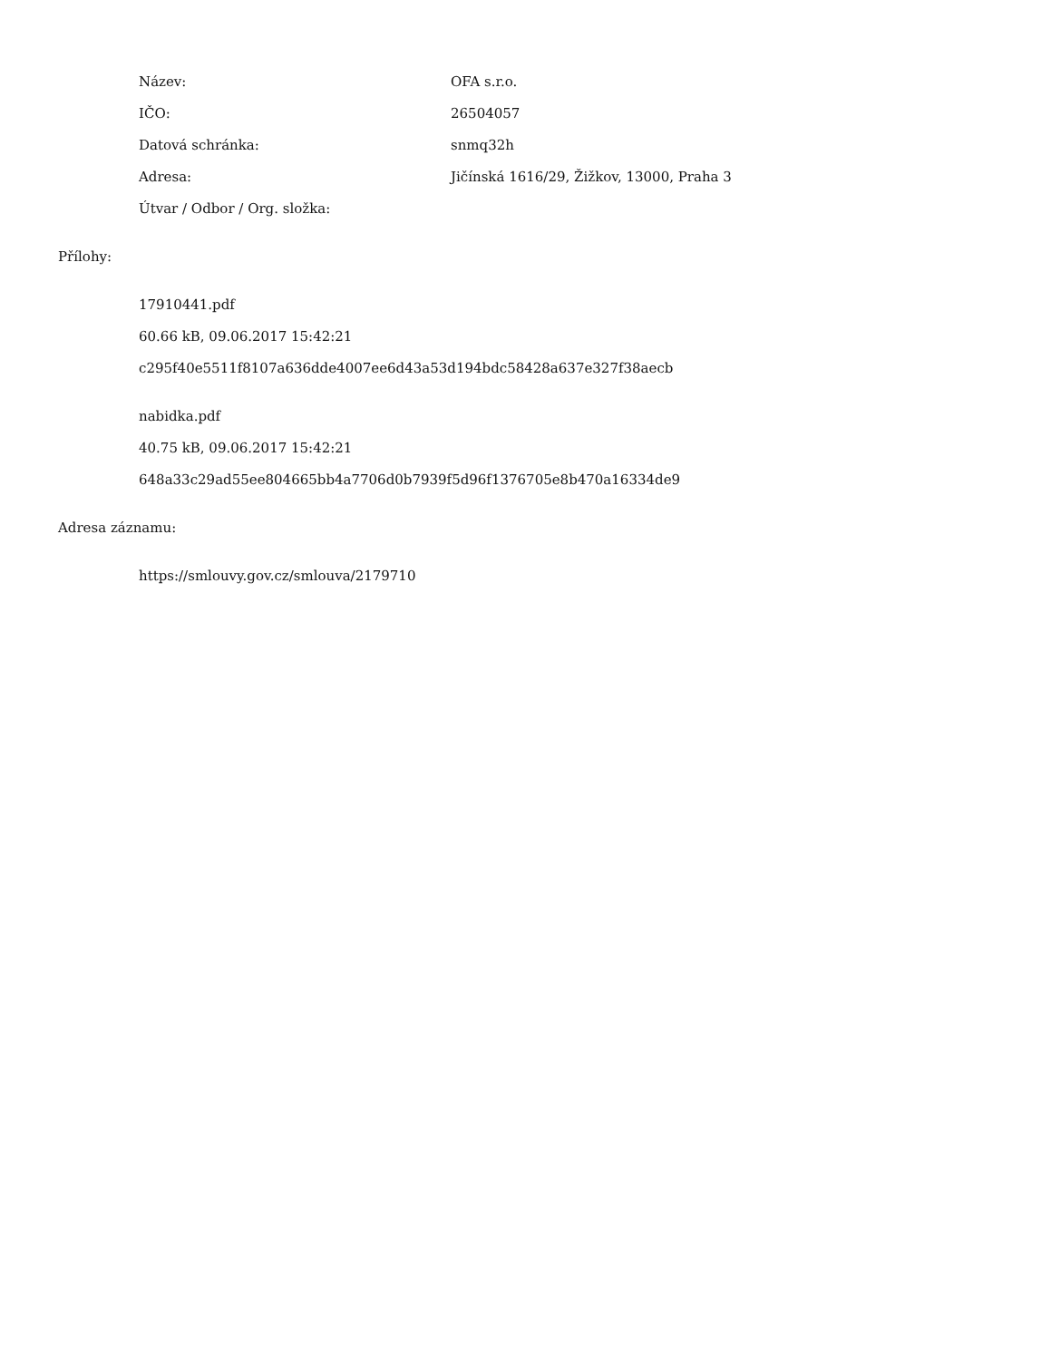Název: OFA s.r.o.
IČO: 26504057
Datová schránka: snmq32h
Adresa: Jičínská 1616/29, Žižkov, 13000, Praha 3
Útvar / Odbor / Org. složka:
Přílohy:
17910441.pdf
60.66 kB, 09.06.2017 15:42:21
c295f40e5511f8107a636dde4007ee6d43a53d194bdc58428a637e327f38aecb
nabidka.pdf
40.75 kB, 09.06.2017 15:42:21
648a33c29ad55ee804665bb4a7706d0b7939f5d96f1376705e8b470a16334de9
Adresa záznamu:
https://smlouvy.gov.cz/smlouva/2179710